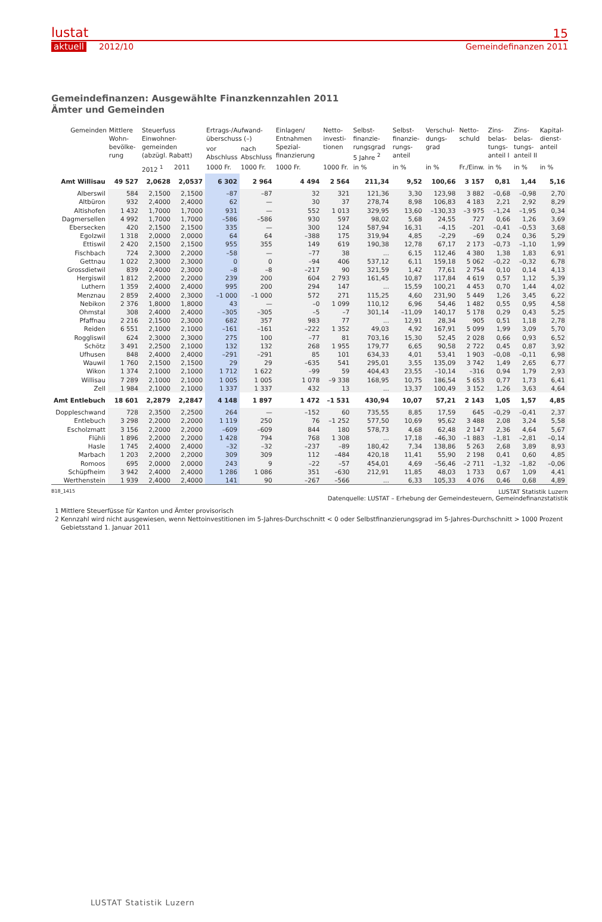lustat
aktuell 2012/10
15
Gemeindefinanzen 2011
Gemeindefinanzen: Ausgewählte Finanzkennzahlen 2011
Ämter und Gemeinden
| Gemeinden | Mittlere Wohn-bevölke-rung | Steuerfuss Einwohner-gemeinden (abzügl. Rabatt) | | Ertrags-/Aufwand-überschuss (–) | | Einlagen/ Entnahmen Spezial-finanzierung | Netto-investi-tionen | Selbst-finanzie-rungsgrad 5 Jahre <sup>2</sup> | Selbst-finanzie-rungs-anteil | Verschul-dungs-grad | Netto-schuld | Zins-belas-tungs-anteil I | Zins-belas-tungs-anteil II | Kapital-dienst-anteil |
| --- | --- | --- | --- | --- | --- | --- | --- | --- | --- | --- | --- | --- | --- | --- |
| | | | | vor Abschluss | nach Abschluss | | | | | | | | | |
| | | 2012 <sup>1</sup> | 2011 | 1000 Fr. | 1000 Fr. | 1000 Fr. | 1000 Fr. | in % | in % | in % | Fr./Einw. | in % | in % | in % |
| Amt Willisau | 49 527 | 2,0628 | 2,0537 | 6 302 | 2 964 | 4 494 | 2 564 | 211,34 | 9,52 | 100,66 | 3 157 | 0,81 | 1,44 | 5,16 |
| Alberswil | 584 | 2,1500 | 2,1500 | –87 | –87 | 32 | 321 | 121,36 | 3,30 | 123,98 | 3 882 | –0,68 | –0,98 | 2,70 |
| Altbüron | 932 | 2,4000 | 2,4000 | 62 | — | 30 | 37 | 278,74 | 8,98 | 106,83 | 4 183 | 2,21 | 2,92 | 8,29 |
| Altishofen | 1 432 | 1,7000 | 1,7000 | 931 | — | 552 | 1 013 | 329,95 | 13,60 | –130,33 | –3 975 | –1,24 | –1,95 | 0,34 |
| Dagmersellen | 4 992 | 1,7000 | 1,7000 | –586 | –586 | 930 | 597 | 98,02 | 5,68 | 24,55 | 727 | 0,66 | 1,26 | 3,69 |
| Ebersecken | 420 | 2,1500 | 2,1500 | 335 | — | 300 | 124 | 587,94 | 16,31 | –4,15 | –201 | –0,41 | –0,53 | 3,68 |
| Egolzwil | 1 318 | 2,0000 | 2,0000 | 64 | 64 | –388 | 175 | 319,94 | 4,85 | –2,29 | –69 | 0,24 | 0,36 | 5,29 |
| Ettiswil | 2 420 | 2,1500 | 2,1500 | 955 | 355 | 149 | 619 | 190,38 | 12,78 | 67,17 | 2 173 | –0,73 | –1,10 | 1,99 |
| Fischbach | 724 | 2,3000 | 2,2000 | –58 | — | –77 | 38 | ... | 6,15 | 112,46 | 4 380 | 1,38 | 1,83 | 6,91 |
| Gettnau | 1 022 | 2,3000 | 2,3000 | 0 | 0 | –94 | 406 | 537,12 | 6,11 | 159,18 | 5 062 | –0,22 | –0,32 | 6,78 |
| Grossdietwil | 839 | 2,4000 | 2,3000 | –8 | –8 | –217 | 90 | 321,59 | 1,42 | 77,61 | 2 754 | 0,10 | 0,14 | 4,13 |
| Hergiswil | 1 812 | 2,2000 | 2,2000 | 239 | 200 | 604 | 2 793 | 161,45 | 10,87 | 117,84 | 4 619 | 0,57 | 1,12 | 5,39 |
| Luthern | 1 359 | 2,4000 | 2,4000 | 995 | 200 | 294 | 147 | ... | 15,59 | 100,21 | 4 453 | 0,70 | 1,44 | 4,02 |
| Menznau | 2 859 | 2,4000 | 2,3000 | –1 000 | –1 000 | 572 | 271 | 115,25 | 4,60 | 231,90 | 5 449 | 1,26 | 3,45 | 6,22 |
| Nebikon | 2 376 | 1,8000 | 1,8000 | 43 | — | –0 | 1 099 | 110,12 | 6,96 | 54,46 | 1 482 | 0,55 | 0,95 | 4,58 |
| Ohmstal | 308 | 2,4000 | 2,4000 | –305 | –305 | –5 | –7 | 301,14 | –11,09 | 140,17 | 5 178 | 0,29 | 0,43 | 5,25 |
| Pfaffnau | 2 216 | 2,1500 | 2,3000 | 682 | 357 | 983 | 77 | ... | 12,91 | 28,34 | 905 | 0,51 | 1,18 | 2,78 |
| Reiden | 6 551 | 2,1000 | 2,1000 | –161 | –161 | –222 | 1 352 | 49,03 | 4,92 | 167,91 | 5 099 | 1,99 | 3,09 | 5,70 |
| Roggliswil | 624 | 2,3000 | 2,3000 | 275 | 100 | –77 | 81 | 703,16 | 15,30 | 52,45 | 2 028 | 0,66 | 0,93 | 6,52 |
| Schötz | 3 491 | 2,2500 | 2,1000 | 132 | 132 | 268 | 1 955 | 179,77 | 6,65 | 90,58 | 2 722 | 0,45 | 0,87 | 3,92 |
| Ufhusen | 848 | 2,4000 | 2,4000 | –291 | –291 | 85 | 101 | 634,33 | 4,01 | 53,41 | 1 903 | –0,08 | –0,11 | 6,98 |
| Wauwil | 1 760 | 2,1500 | 2,1500 | 29 | 29 | –635 | 541 | 295,01 | 3,55 | 135,09 | 3 742 | 1,49 | 2,65 | 6,77 |
| Wikon | 1 374 | 2,1000 | 2,1000 | 1 712 | 1 622 | –99 | 59 | 404,43 | 23,55 | –10,14 | –316 | 0,94 | 1,79 | 2,93 |
| Willisau | 7 289 | 2,1000 | 2,1000 | 1 005 | 1 005 | 1 078 | –9 338 | 168,95 | 10,75 | 186,54 | 5 653 | 0,77 | 1,73 | 6,41 |
| Zell | 1 984 | 2,1000 | 2,1000 | 1 337 | 1 337 | 432 | 13 | ... | 13,37 | 100,49 | 3 152 | 1,26 | 3,63 | 4,64 |
| Amt Entlebuch | 18 601 | 2,2879 | 2,2847 | 4 148 | 1 897 | 1 472 | –1 531 | 430,94 | 10,07 | 57,21 | 2 143 | 1,05 | 1,57 | 4,85 |
| Doppleschwand | 728 | 2,3500 | 2,2500 | 264 | — | –152 | 60 | 735,55 | 8,85 | 17,59 | 645 | –0,29 | –0,41 | 2,37 |
| Entlebuch | 3 298 | 2,2000 | 2,2000 | 1 119 | 250 | 76 | –1 252 | 577,50 | 10,69 | 95,62 | 3 488 | 2,08 | 3,24 | 5,58 |
| Escholzmatt | 3 156 | 2,2000 | 2,2000 | –609 | –609 | 844 | 180 | 578,73 | 4,68 | 62,48 | 2 147 | 2,36 | 4,64 | 5,67 |
| Flühli | 1 896 | 2,2000 | 2,2000 | 1 428 | 794 | 768 | 1 308 | ... | 17,18 | –46,30 | –1 883 | –1,81 | –2,81 | –0,14 |
| Hasle | 1 745 | 2,4000 | 2,4000 | –32 | –32 | –237 | –89 | 180,42 | 7,34 | 138,86 | 5 263 | 2,68 | 3,89 | 8,93 |
| Marbach | 1 203 | 2,2000 | 2,2000 | 309 | 309 | 112 | –484 | 420,18 | 11,41 | 55,90 | 2 198 | 0,41 | 0,60 | 4,85 |
| Romoos | 695 | 2,0000 | 2,0000 | 243 | 9 | –22 | –57 | 454,01 | 4,69 | –56,46 | –2 711 | –1,32 | –1,82 | –0,06 |
| Schüpfheim | 3 942 | 2,4000 | 2,4000 | 1 286 | 1 086 | 351 | –630 | 212,91 | 11,85 | 48,03 | 1 733 | 0,67 | 1,09 | 4,41 |
| Werthenstein | 1 939 | 2,4000 | 2,4000 | 141 | 90 | –267 | –566 | ... | 6,33 | 105,33 | 4 076 | 0,46 | 0,68 | 4,89 |
B18_1415
LUSTAT Statistik Luzern
Datenquelle: LUSTAT – Erhebung der Gemeindesteuern, Gemeindefinanzstatistik
1 Mittlere Steuerfüsse für Kanton und Ämter provisorisch
2 Kennzahl wird nicht ausgewiesen, wenn Nettoinvestitionen im 5-Jahres-Durchschnitt < 0 oder Selbstfinanzierungsgrad im 5-Jahres-Durchschnitt > 1000 Prozent
Gebietsstand 1. Januar 2011
LUSTAT Statistik Luzern